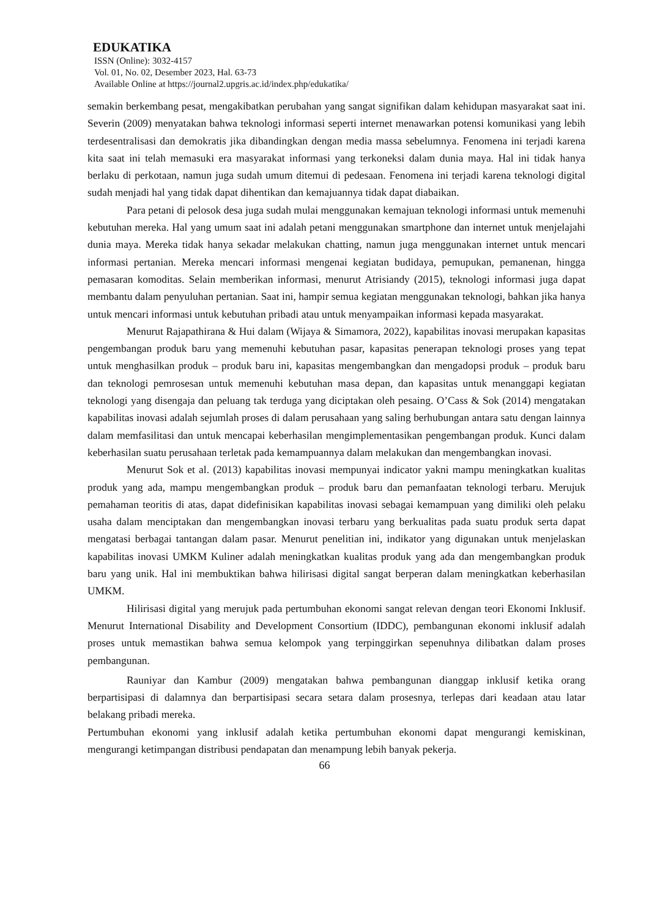EDUKATIKA
ISSN (Online): 3032-4157
Vol. 01, No. 02, Desember 2023, Hal. 63-73
Available Online at https://journal2.upgris.ac.id/index.php/edukatika/
semakin berkembang pesat, mengakibatkan perubahan yang sangat signifikan dalam kehidupan masyarakat saat ini. Severin (2009) menyatakan bahwa teknologi informasi seperti internet menawarkan potensi komunikasi yang lebih terdesentralisasi dan demokratis jika dibandingkan dengan media massa sebelumnya. Fenomena ini terjadi karena kita saat ini telah memasuki era masyarakat informasi yang terkoneksi dalam dunia maya. Hal ini tidak hanya berlaku di perkotaan, namun juga sudah umum ditemui di pedesaan. Fenomena ini terjadi karena teknologi digital sudah menjadi hal yang tidak dapat dihentikan dan kemajuannya tidak dapat diabaikan.
Para petani di pelosok desa juga sudah mulai menggunakan kemajuan teknologi informasi untuk memenuhi kebutuhan mereka. Hal yang umum saat ini adalah petani menggunakan smartphone dan internet untuk menjelajahi dunia maya. Mereka tidak hanya sekadar melakukan chatting, namun juga menggunakan internet untuk mencari informasi pertanian. Mereka mencari informasi mengenai kegiatan budidaya, pemupukan, pemanenan, hingga pemasaran komoditas. Selain memberikan informasi, menurut Atrisiandy (2015), teknologi informasi juga dapat membantu dalam penyuluhan pertanian. Saat ini, hampir semua kegiatan menggunakan teknologi, bahkan jika hanya untuk mencari informasi untuk kebutuhan pribadi atau untuk menyampaikan informasi kepada masyarakat.
Menurut Rajapathirana & Hui dalam (Wijaya & Simamora, 2022), kapabilitas inovasi merupakan kapasitas pengembangan produk baru yang memenuhi kebutuhan pasar, kapasitas penerapan teknologi proses yang tepat untuk menghasilkan produk – produk baru ini, kapasitas mengembangkan dan mengadopsi produk – produk baru dan teknologi pemrosesan untuk memenuhi kebutuhan masa depan, dan kapasitas untuk menanggapi kegiatan teknologi yang disengaja dan peluang tak terduga yang diciptakan oleh pesaing. O’Cass & Sok (2014) mengatakan kapabilitas inovasi adalah sejumlah proses di dalam perusahaan yang saling berhubungan antara satu dengan lainnya dalam memfasilitasi dan untuk mencapai keberhasilan mengimplementasikan pengembangan produk. Kunci dalam keberhasilan suatu perusahaan terletak pada kemampuannya dalam melakukan dan mengembangkan inovasi.
Menurut Sok et al. (2013) kapabilitas inovasi mempunyai indicator yakni mampu meningkatkan kualitas produk yang ada, mampu mengembangkan produk – produk baru dan pemanfaatan teknologi terbaru. Merujuk pemahaman teoritis di atas, dapat didefinisikan kapabilitas inovasi sebagai kemampuan yang dimiliki oleh pelaku usaha dalam menciptakan dan mengembangkan inovasi terbaru yang berkualitas pada suatu produk serta dapat mengatasi berbagai tantangan dalam pasar. Menurut penelitian ini, indikator yang digunakan untuk menjelaskan kapabilitas inovasi UMKM Kuliner adalah meningkatkan kualitas produk yang ada dan mengembangkan produk baru yang unik. Hal ini membuktikan bahwa hilirisasi digital sangat berperan dalam meningkatkan keberhasilan UMKM.
Hilirisasi digital yang merujuk pada pertumbuhan ekonomi sangat relevan dengan teori Ekonomi Inklusif. Menurut International Disability and Development Consortium (IDDC), pembangunan ekonomi inklusif adalah proses untuk memastikan bahwa semua kelompok yang terpinggirkan sepenuhnya dilibatkan dalam proses pembangunan.
Rauniyar dan Kambur (2009) mengatakan bahwa pembangunan dianggap inklusif ketika orang berpartisipasi di dalamnya dan berpartisipasi secara setara dalam prosesnya, terlepas dari keadaan atau latar belakang pribadi mereka.
Pertumbuhan ekonomi yang inklusif adalah ketika pertumbuhan ekonomi dapat mengurangi kemiskinan, mengurangi ketimpangan distribusi pendapatan dan menampung lebih banyak pekerja.
66